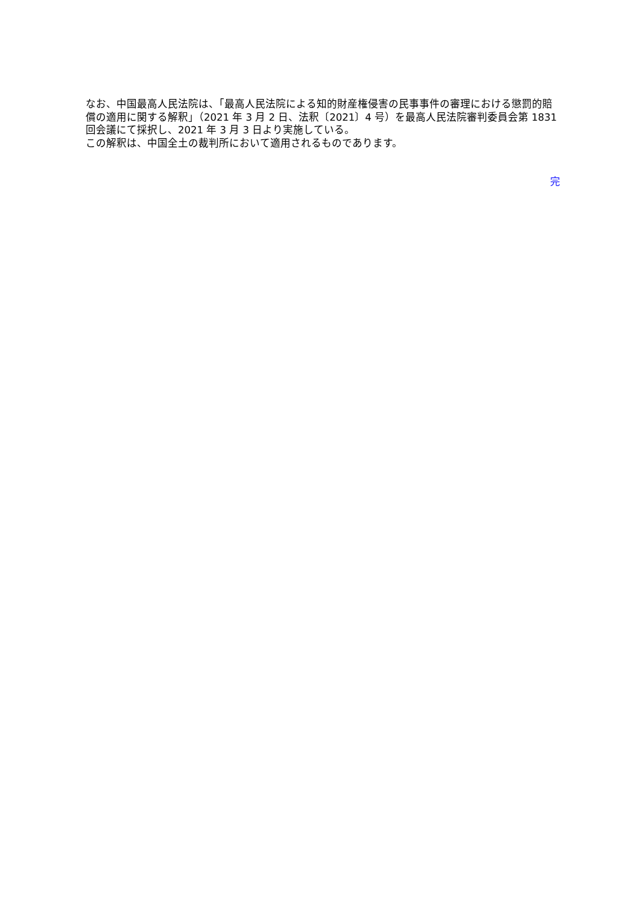なお、中国最高人民法院は、「最高人民法院による知的財産権侵害の民事事件の審理における懲罰的賠償の適用に関する解釈」（2021 年 3 月 2 日、法釈〔2021〕4 号）を最高人民法院審判委員会第 1831 回会議にて採択し、2021 年 3 月 3 日より実施している。
この解釈は、中国全土の裁判所において適用されるものであります。
完